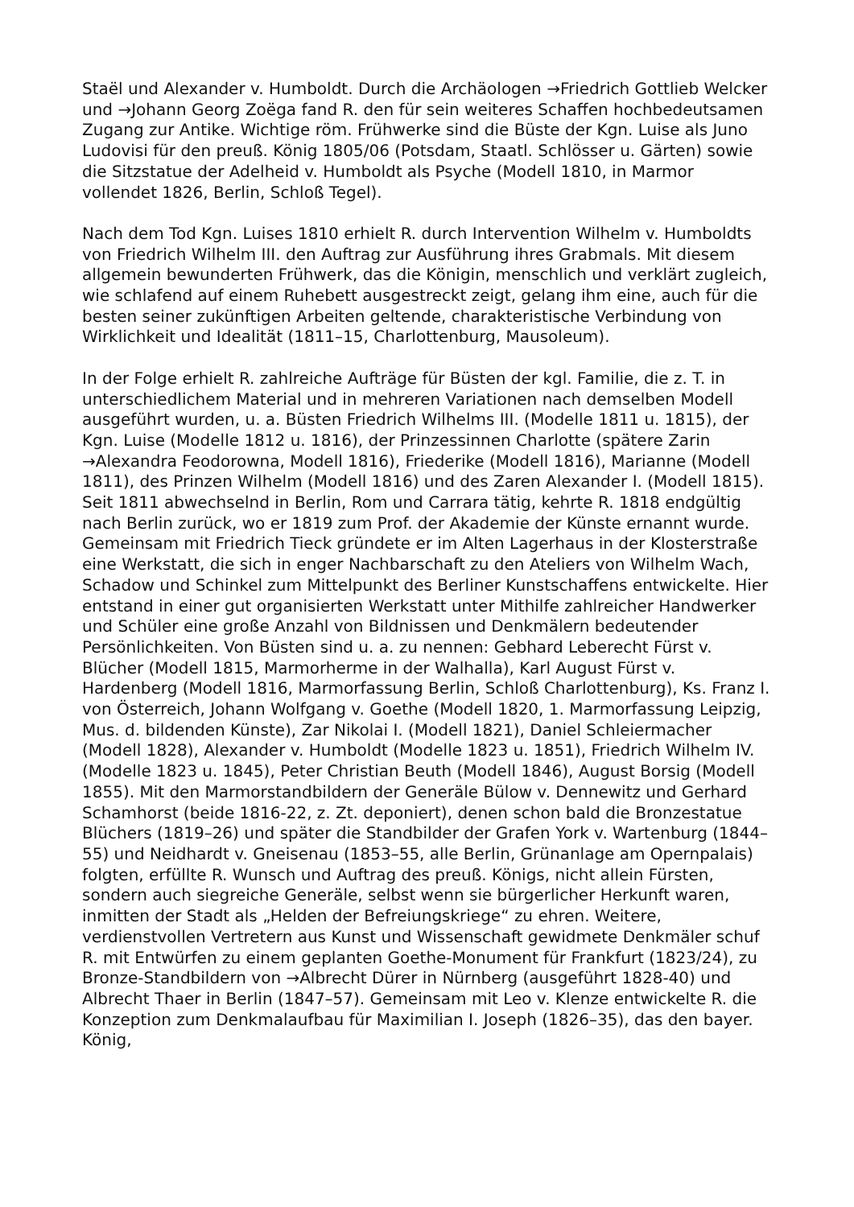Staël und Alexander v. Humboldt. Durch die Archäologen →Friedrich Gottlieb Welcker und →Johann Georg Zoëga fand R. den für sein weiteres Schaffen hochbedeutsamen Zugang zur Antike. Wichtige röm. Frühwerke sind die Büste der Kgn. Luise als Juno Ludovisi für den preuß. König 1805/06 (Potsdam, Staatl. Schlösser u. Gärten) sowie die Sitzstatue der Adelheid v. Humboldt als Psyche (Modell 1810, in Marmor vollendet 1826, Berlin, Schloß Tegel).
Nach dem Tod Kgn. Luises 1810 erhielt R. durch Intervention Wilhelm v. Humboldts von Friedrich Wilhelm III. den Auftrag zur Ausführung ihres Grabmals. Mit diesem allgemein bewunderten Frühwerk, das die Königin, menschlich und verklärt zugleich, wie schlafend auf einem Ruhebett ausgestreckt zeigt, gelang ihm eine, auch für die besten seiner zukünftigen Arbeiten geltende, charakteristische Verbindung von Wirklichkeit und Idealität (1811–15, Charlottenburg, Mausoleum).
In der Folge erhielt R. zahlreiche Aufträge für Büsten der kgl. Familie, die z. T. in unterschiedlichem Material und in mehreren Variationen nach demselben Modell ausgeführt wurden, u. a. Büsten Friedrich Wilhelms III. (Modelle 1811 u. 1815), der Kgn. Luise (Modelle 1812 u. 1816), der Prinzessinnen Charlotte (spätere Zarin →Alexandra Feodorowna, Modell 1816), Friederike (Modell 1816), Marianne (Modell 1811), des Prinzen Wilhelm (Modell 1816) und des Zaren Alexander I. (Modell 1815). Seit 1811 abwechselnd in Berlin, Rom und Carrara tätig, kehrte R. 1818 endgültig nach Berlin zurück, wo er 1819 zum Prof. der Akademie der Künste ernannt wurde. Gemeinsam mit Friedrich Tieck gründete er im Alten Lagerhaus in der Klosterstraße eine Werkstatt, die sich in enger Nachbarschaft zu den Ateliers von Wilhelm Wach, Schadow und Schinkel zum Mittelpunkt des Berliner Kunstschaffens entwickelte. Hier entstand in einer gut organisierten Werkstatt unter Mithilfe zahlreicher Handwerker und Schüler eine große Anzahl von Bildnissen und Denkmälern bedeutender Persönlichkeiten. Von Büsten sind u. a. zu nennen: Gebhard Leberecht Fürst v. Blücher (Modell 1815, Marmorherme in der Walhalla), Karl August Fürst v. Hardenberg (Modell 1816, Marmorfassung Berlin, Schloß Charlottenburg), Ks. Franz I. von Österreich, Johann Wolfgang v. Goethe (Modell 1820, 1. Marmorfassung Leipzig, Mus. d. bildenden Künste), Zar Nikolai I. (Modell 1821), Daniel Schleiermacher (Modell 1828), Alexander v. Humboldt (Modelle 1823 u. 1851), Friedrich Wilhelm IV. (Modelle 1823 u. 1845), Peter Christian Beuth (Modell 1846), August Borsig (Modell 1855). Mit den Marmorstandbildern der Generäle Bülow v. Dennewitz und Gerhard Schamhorst (beide 1816-22, z. Zt. deponiert), denen schon bald die Bronzestatue Blüchers (1819–26) und später die Standbilder der Grafen York v. Wartenburg (1844–55) und Neidhardt v. Gneisenau (1853–55, alle Berlin, Grünanlage am Opernpalais) folgten, erfüllte R. Wunsch und Auftrag des preuß. Königs, nicht allein Fürsten, sondern auch siegreiche Generäle, selbst wenn sie bürgerlicher Herkunft waren, inmitten der Stadt als „Helden der Befreiungskriege“ zu ehren. Weitere, verdienstvollen Vertretern aus Kunst und Wissenschaft gewidmete Denkmäler schuf R. mit Entwürfen zu einem geplanten Goethe-Monument für Frankfurt (1823/24), zu Bronze-Standbildern von →Albrecht Dürer in Nürnberg (ausgeführt 1828-40) und Albrecht Thaer in Berlin (1847–57). Gemeinsam mit Leo v. Klenze entwickelte R. die Konzeption zum Denkmalaufbau für Maximilian I. Joseph (1826–35), das den bayer. König,